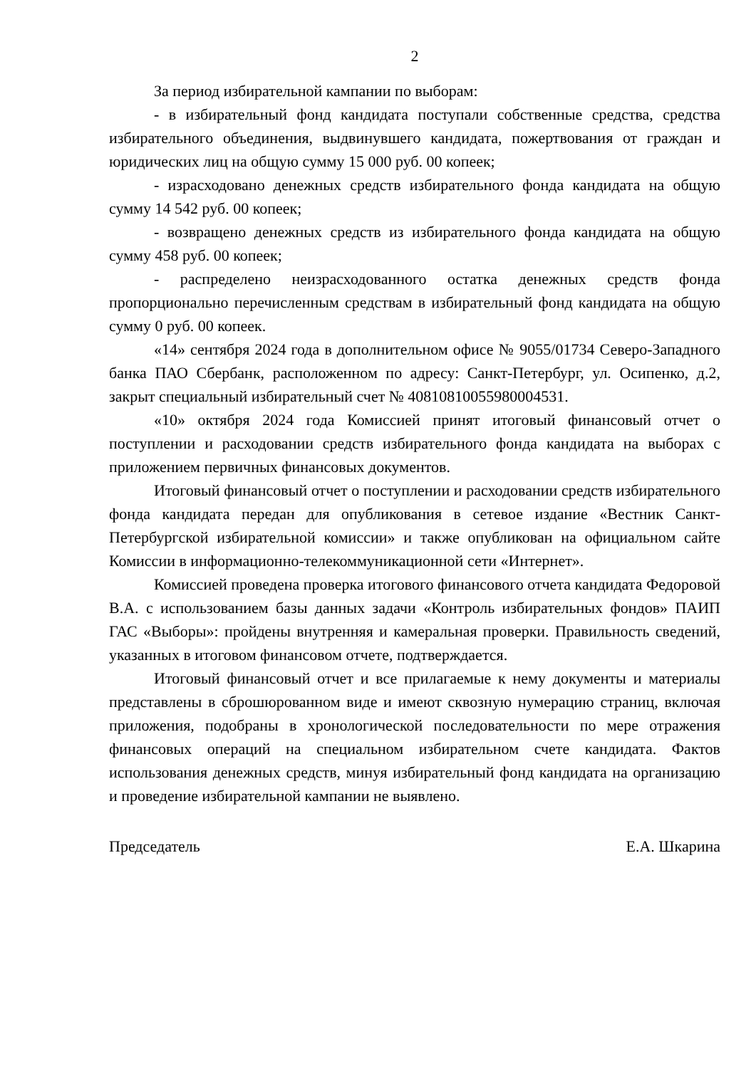2
За период избирательной кампании по выборам:
- в избирательный фонд кандидата поступали собственные средства, средства избирательного объединения, выдвинувшего кандидата, пожертвования от граждан и юридических лиц на общую сумму 15 000 руб. 00 копеек;
- израсходовано денежных средств избирательного фонда кандидата на общую сумму 14 542 руб. 00 копеек;
- возвращено денежных средств из избирательного фонда кандидата на общую сумму 458 руб. 00 копеек;
- распределено неизрасходованного остатка денежных средств фонда пропорционально перечисленным средствам в избирательный фонд кандидата на общую сумму 0 руб. 00 копеек.
«14» сентября 2024 года в дополнительном офисе № 9055/01734 Северо-Западного банка ПАО Сбербанк, расположенном по адресу: Санкт-Петербург, ул. Осипенко, д.2, закрыт специальный избирательный счет № 40810810055980004531.
«10» октября 2024 года Комиссией принят итоговый финансовый отчет о поступлении и расходовании средств избирательного фонда кандидата на выборах с приложением первичных финансовых документов.
Итоговый финансовый отчет о поступлении и расходовании средств избирательного фонда кандидата передан для опубликования в сетевое издание «Вестник Санкт-Петербургской избирательной комиссии» и также опубликован на официальном сайте Комиссии в информационно-телекоммуникационной сети «Интернет».
Комиссией проведена проверка итогового финансового отчета кандидата Федоровой В.А. с использованием базы данных задачи «Контроль избирательных фондов» ПАИП ГАС «Выборы»: пройдены внутренняя и камеральная проверки. Правильность сведений, указанных в итоговом финансовом отчете, подтверждается.
Итоговый финансовый отчет и все прилагаемые к нему документы и материалы представлены в сброшюрованном виде и имеют сквозную нумерацию страниц, включая приложения, подобраны в хронологической последовательности по мере отражения финансовых операций на специальном избирательном счете кандидата. Фактов использования денежных средств, минуя избирательный фонд кандидата на организацию и проведение избирательной кампании не выявлено.
Председатель Е.А. Шкарина